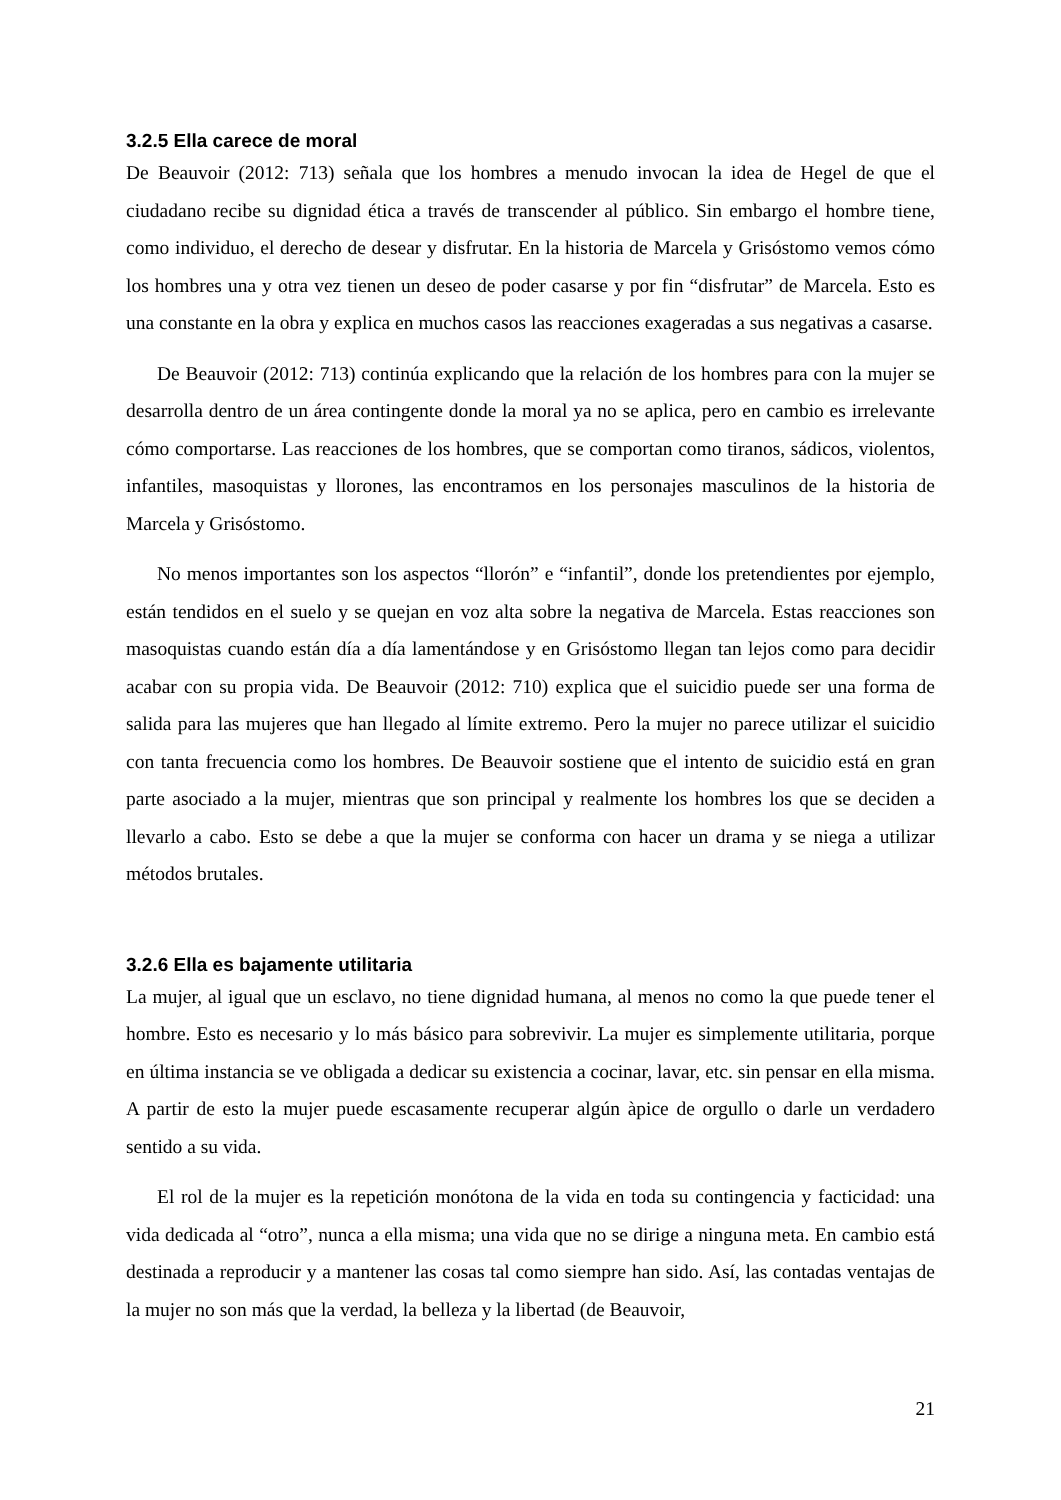3.2.5 Ella carece de moral
De Beauvoir (2012: 713) señala que los hombres a menudo invocan la idea de Hegel de que el ciudadano recibe su dignidad ética a través de transcender al público. Sin embargo el hombre tiene, como individuo, el derecho de desear y disfrutar. En la historia de Marcela y Grisóstomo vemos cómo los hombres una y otra vez tienen un deseo de poder casarse y por fin “disfrutar” de Marcela. Esto es una constante en la obra y explica en muchos casos las reacciones exageradas a sus negativas a casarse.
De Beauvoir (2012: 713) continúa explicando que la relación de los hombres para con la mujer se desarrolla dentro de un área contingente donde la moral ya no se aplica, pero en cambio es irrelevante cómo comportarse. Las reacciones de los hombres, que se comportan como tiranos, sádicos, violentos, infantiles, masoquistas y llorones, las encontramos en los personajes masculinos de la historia de Marcela y Grisóstomo.
No menos importantes son los aspectos “llorón” e “infantil”, donde los pretendientes por ejemplo, están tendidos en el suelo y se quejan en voz alta sobre la negativa de Marcela. Estas reacciones son masoquistas cuando están día a día lamentándose y en Grisóstomo llegan tan lejos como para decidir acabar con su propia vida. De Beauvoir (2012: 710) explica que el suicidio puede ser una forma de salida para las mujeres que han llegado al límite extremo. Pero la mujer no parece utilizar el suicidio con tanta frecuencia como los hombres. De Beauvoir sostiene que el intento de suicidio está en gran parte asociado a la mujer, mientras que son principal y realmente los hombres los que se deciden a llevarlo a cabo. Esto se debe a que la mujer se conforma con hacer un drama y se niega a utilizar métodos brutales.
3.2.6 Ella es bajamente utilitaria
La mujer, al igual que un esclavo, no tiene dignidad humana, al menos no como la que puede tener el hombre. Esto es necesario y lo más básico para sobrevivir. La mujer es simplemente utilitaria, porque en última instancia se ve obligada a dedicar su existencia a cocinar, lavar, etc. sin pensar en ella misma. A partir de esto la mujer puede escasamente recuperar algún àpice de orgullo o darle un verdadero sentido a su vida.
El rol de la mujer es la repetición monótona de la vida en toda su contingencia y facticidad: una vida dedicada al “otro”, nunca a ella misma; una vida que no se dirige a ninguna meta. En cambio está destinada a reproducir y a mantener las cosas tal como siempre han sido. Así, las contadas ventajas de la mujer no son más que la verdad, la belleza y la libertad (de Beauvoir,
21